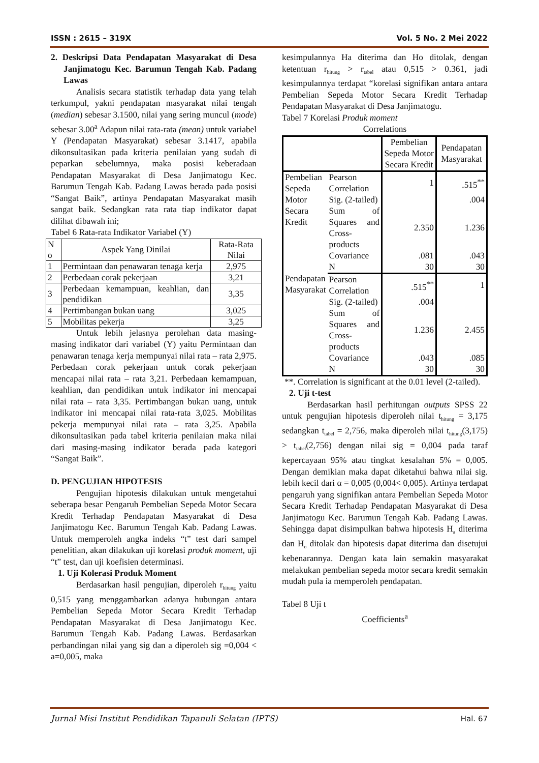ISSN : 2615 – 319X Vol. 5 No. 2 Mei 2022
2. Deskripsi Data Pendapatan Masyarakat di Desa Janjimatogu Kec. Barumun Tengah Kab. Padang Lawas
Analisis secara statistik terhadap data yang telah terkumpul, yakni pendapatan masyarakat nilai tengah (median) sebesar 3.1500, nilai yang sering muncul (mode) sebesar 3.00<sup>a</sup> Adapun nilai rata-rata (mean) untuk variabel Y (Pendapatan Masyarakat) sebesar 3.1417, apabila dikonsultasikan pada kriteria penilaian yang sudah di peparkan sebelumnya, maka posisi keberadaan Pendapatan Masyarakat di Desa Janjimatogu Kec. Barumun Tengah Kab. Padang Lawas berada pada posisi “Sangat Baik”, artinya Pendapatan Masyarakat masih sangat baik. Sedangkan rata rata tiap indikator dapat dilihat dibawah ini;
Tabel 6 Rata-rata Indikator Variabel (Y)
| N o | Aspek Yang Dinilai | Rata-Rata Nilai |
| --- | --- | --- |
| 1 | Permintaan dan penawaran tenaga kerja | 2,975 |
| 2 | Perbedaan corak pekerjaan | 3,21 |
| 3 | Perbedaan kemampuan, keahlian, dan pendidikan | 3,35 |
| 4 | Pertimbangan bukan uang | 3,025 |
| 5 | Mobilitas pekerja | 3,25 |
Untuk lebih jelasnya perolehan data masing-masing indikator dari variabel (Y) yaitu Permintaan dan penawaran tenaga kerja mempunyai nilai rata – rata 2,975. Perbedaan corak pekerjaan untuk corak pekerjaan mencapai nilai rata – rata 3,21. Perbedaan kemampuan, keahlian, dan pendidikan untuk indikator ini mencapai nilai rata – rata 3,35. Pertimbangan bukan uang, untuk indikator ini mencapai nilai rata-rata 3,025. Mobilitas pekerja mempunyai nilai rata – rata 3,25. Apabila dikonsultasikan pada tabel kriteria penilaian maka nilai dari masing-masing indikator berada pada kategori “Sangat Baik”.
D. PENGUJIAN HIPOTESIS
Pengujian hipotesis dilakukan untuk mengetahui seberapa besar Pengaruh Pembelian Sepeda Motor Secara Kredit Terhadap Pendapatan Masyarakat di Desa Janjimatogu Kec. Barumun Tengah Kab. Padang Lawas. Untuk memperoleh angka indeks “t” test dari sampel penelitian, akan dilakukan uji korelasi produk moment, uji “t” test, dan uji koefisien determinasi.
1. Uji Kolerasi Produk Moment
Berdasarkan hasil pengujian, diperoleh r<sub>hitung</sub> yaitu 0,515 yang menggambarkan adanya hubungan antara Pembelian Sepeda Motor Secara Kredit Terhadap Pendapatan Masyarakat di Desa Janjimatogu Kec. Barumun Tengah Kab. Padang Lawas. Berdasarkan perbandingan nilai yang sig dan a diperoleh sig =0,004 < a=0,005, maka
kesimpulannya Ha diterima dan Ho ditolak, dengan ketentuan r<sub>hitung</sub> > r<sub>tabel</sub> atau 0,515 > 0.361, jadi kesimpulannya terdapat “korelasi signifikan antara antara Pembelian Sepeda Motor Secara Kredit Terhadap Pendapatan Masyarakat di Desa Janjimatogu.
Tabel 7 Korelasi Produk moment
Correlations
| | | Pembelian Sepeda Motor Secara Kredit | Pendapatan Masyarakat |
| --- | --- | --- | --- |
| Pembelian Sepeda Motor Secara Kredit | Pearson Correlation | 1 | .515<sup>**</sup> |
| | Sig. (2-tailed) | | .004 |
| | Sum of Squares and Cross-products | 2.350 | 1.236 |
| | Covariance | .081 | .043 |
| | N | 30 | 30 |
| Pendapatan Masyarakat | Pearson Correlation | .515<sup>**</sup> | 1 |
| | Sig. (2-tailed) | .004 | |
| | Sum of Squares and Cross-products | 1.236 | 2.455 |
| | Covariance | .043 | .085 |
| | N | 30 | 30 |
**. Correlation is significant at the 0.01 level (2-tailed).
2. Uji t-test
Berdasarkan hasil perhitungan outputs SPSS 22 untuk pengujian hipotesis diperoleh nilai t<sub>hitung</sub> = 3,175 sedangkan t<sub>tabel</sub> = 2,756, maka diperoleh nilai t<sub>hitung</sub>(3,175) > t<sub>tabel</sub>(2,756) dengan nilai sig = 0,004 pada taraf kepercayaan 95% atau tingkat kesalahan 5% = 0,005. Dengan demikian maka dapat diketahui bahwa nilai sig. lebih kecil dari α = 0,005 (0,004< 0,005). Artinya terdapat pengaruh yang signifikan antara Pembelian Sepeda Motor Secara Kredit Terhadap Pendapatan Masyarakat di Desa Janjimatogu Kec. Barumun Tengah Kab. Padang Lawas. Sehingga dapat disimpulkan bahwa hipotesis H<sub>a</sub> diterima dan H<sub>o</sub> ditolak dan hipotesis dapat diterima dan disetujui kebenarannya. Dengan kata lain semakin masyarakat melakukan pembelian sepeda motor secara kredit semakin mudah pula ia memperoleh pendapatan.
Tabel 8 Uji t
Coefficients<sup>a</sup>
Jurnal Misi Institut Pendidikan Tapanuli Selatan (IPTS) Hal. 67